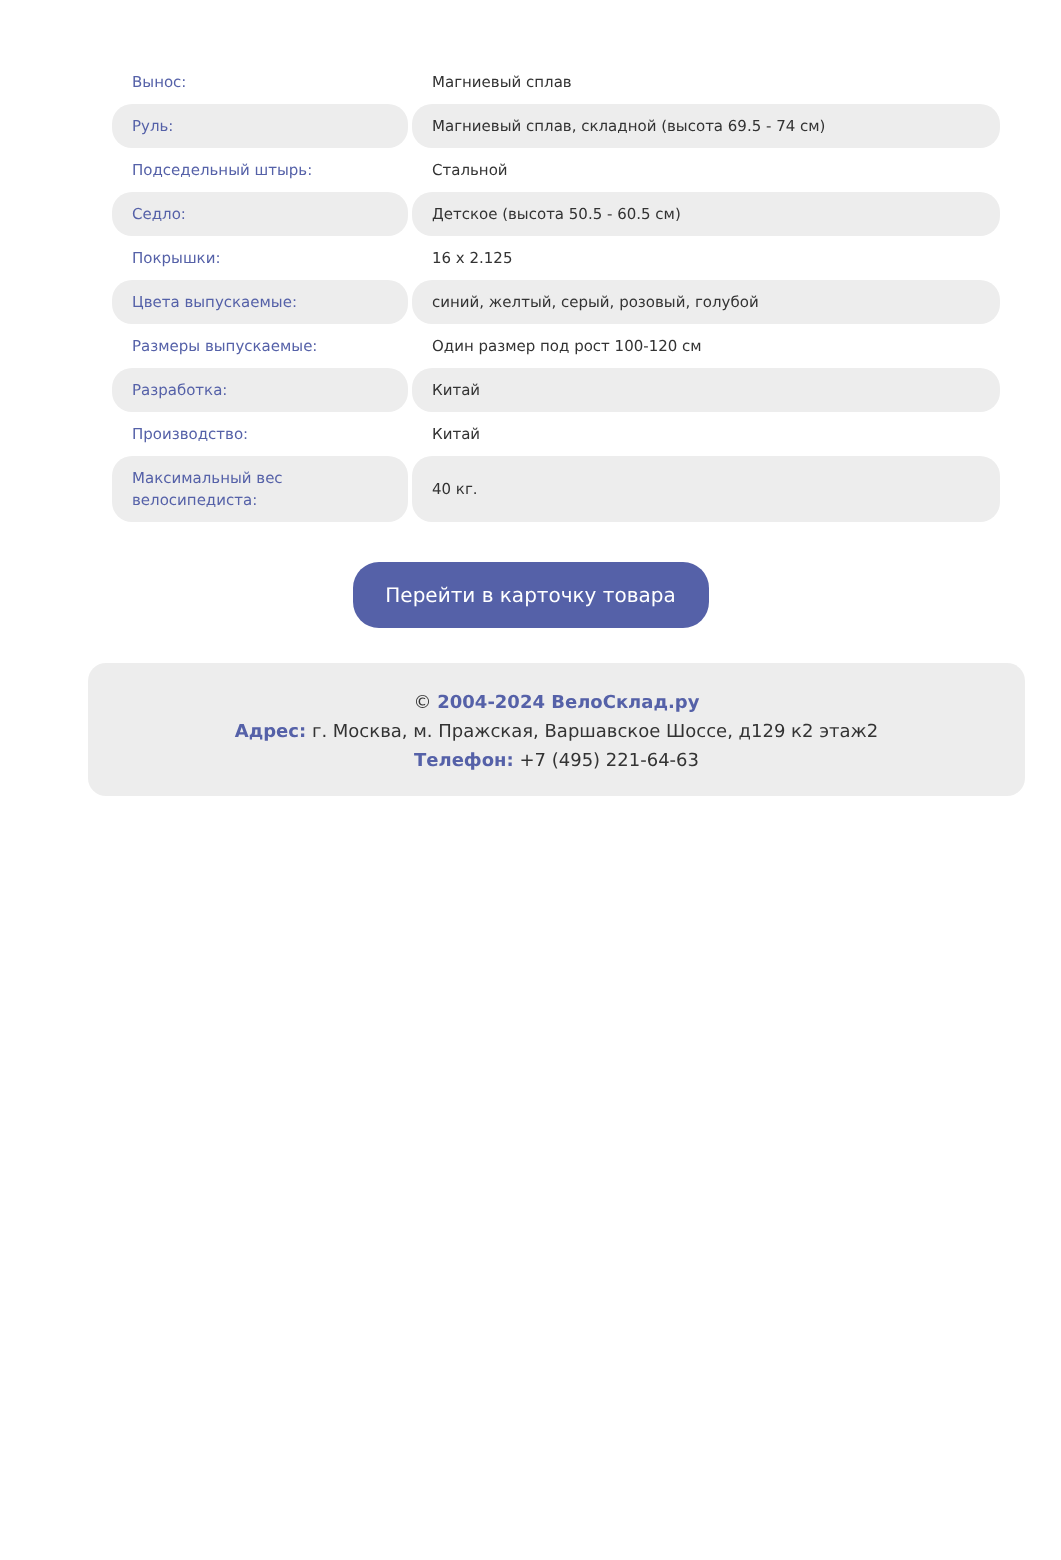| Вынос: | Магниевый сплав |
| Руль: | Магниевый сплав, складной (высота 69.5 - 74 см) |
| Подседельный штырь: | Стальной |
| Седло: | Детское (высота 50.5 - 60.5 см) |
| Покрышки: | 16 x 2.125 |
| Цвета выпускаемые: | синий, желтый, серый, розовый, голубой |
| Размеры выпускаемые: | Один размер под рост 100-120 см |
| Разработка: | Китай |
| Производство: | Китай |
| Максимальный вес велосипедиста: | 40 кг. |
Перейти в карточку товара
© 2004-2024 ВелоСклад.ру
Адрес: г. Москва, м. Пражская, Варшавское Шоссе, д129 к2 этаж2
Телефон: +7 (495) 221-64-63